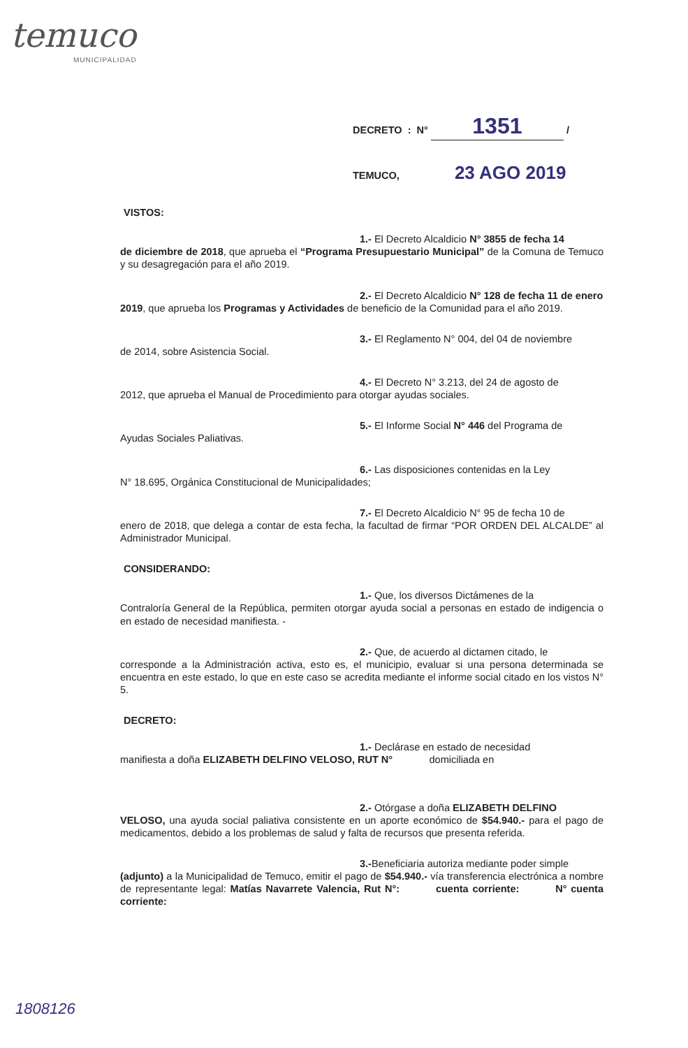temuco
MUNICIPALIDAD
DECRETO : N° 1351 /
TEMUCO, 23 AGO 2019
VISTOS:
1.- El Decreto Alcaldicio N° 3855 de fecha 14
de diciembre de 2018, que aprueba el “Programa Presupuestario Municipal” de la Comuna de Temuco y su desagregación para el año 2019.
2.- El Decreto Alcaldicio N° 128 de fecha 11 de enero
2019, que aprueba los Programas y Actividades de beneficio de la Comunidad para el año 2019.
3.- El Reglamento N° 004, del 04 de noviembre
de 2014, sobre Asistencia Social.
4.- El Decreto N° 3.213, del 24 de agosto de
2012, que aprueba el Manual de Procedimiento para otorgar ayudas sociales.
5.- El Informe Social N° 446 del Programa de
Ayudas Sociales Paliativas.
6.- Las disposiciones contenidas en la Ley
N° 18.695, Orgánica Constitucional de Municipalidades;
7.- El Decreto Alcaldicio N° 95 de fecha 10 de
enero de 2018, que delega a contar de esta fecha, la facultad de firmar “POR ORDEN DEL ALCALDE” al Administrador Municipal.
CONSIDERANDO:
1.- Que, los diversos Dictámenes de la
Contraloría General de la República, permiten otorgar ayuda social a personas en estado de indigencia o en estado de necesidad manifiesta. -
2.- Que, de acuerdo al dictamen citado, le
corresponde a la Administración activa, esto es, el municipio, evaluar si una persona determinada se encuentra en este estado, lo que en este caso se acredita mediante el informe social citado en los vistos N° 5.
DECRETO:
1.- Declárase en estado de necesidad
manifiesta a doña ELIZABETH DELFINO VELOSO, RUT N° domiciliada en
2.- Otórgase a doña ELIZABETH DELFINO
VELOSO, una ayuda social paliativa consistente en un aporte económico de $54.940.- para el pago de medicamentos, debido a los problemas de salud y falta de recursos que presenta referida.
3.-Beneficiaria autoriza mediante poder simple
(adjunto) a la Municipalidad de Temuco, emitir el pago de $54.940.- vía transferencia electrónica a nombre de representante legal: Matías Navarrete Valencia, Rut N°: cuenta corriente: N° cuenta corriente:
1808126